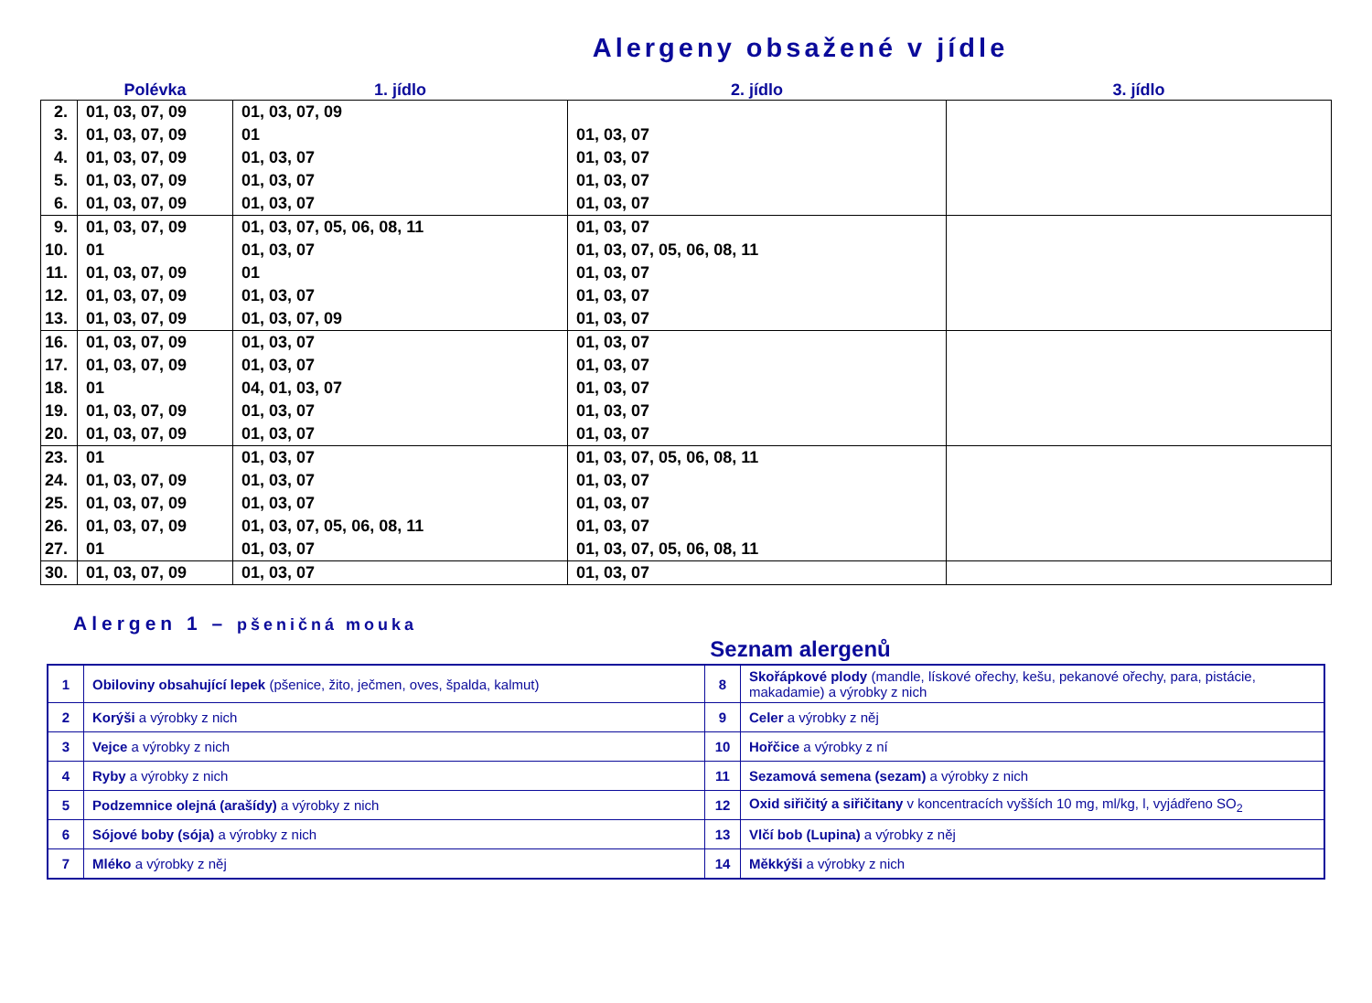Alergeny obsažené v jídle
| | Polévka | 1. jídlo | 2. jídlo | 3. jídlo |
| --- | --- | --- | --- | --- |
| 2. | 01, 03, 07, 09 | 01, 03, 07, 09 | | |
| 3. | 01, 03, 07, 09 | 01 | 01, 03, 07 | |
| 4. | 01, 03, 07, 09 | 01, 03, 07 | 01, 03, 07 | |
| 5. | 01, 03, 07, 09 | 01, 03, 07 | 01, 03, 07 | |
| 6. | 01, 03, 07, 09 | 01, 03, 07 | 01, 03, 07 | |
| 9. | 01, 03, 07, 09 | 01, 03, 07, 05, 06, 08, 11 | 01, 03, 07 | |
| 10. | 01 | 01, 03, 07 | 01, 03, 07, 05, 06, 08, 11 | |
| 11. | 01, 03, 07, 09 | 01 | 01, 03, 07 | |
| 12. | 01, 03, 07, 09 | 01, 03, 07 | 01, 03, 07 | |
| 13. | 01, 03, 07, 09 | 01, 03, 07, 09 | 01, 03, 07 | |
| 16. | 01, 03, 07, 09 | 01, 03, 07 | 01, 03, 07 | |
| 17. | 01, 03, 07, 09 | 01, 03, 07 | 01, 03, 07 | |
| 18. | 01 | 04, 01, 03, 07 | 01, 03, 07 | |
| 19. | 01, 03, 07, 09 | 01, 03, 07 | 01, 03, 07 | |
| 20. | 01, 03, 07, 09 | 01, 03, 07 | 01, 03, 07 | |
| 23. | 01 | 01, 03, 07 | 01, 03, 07, 05, 06, 08, 11 | |
| 24. | 01, 03, 07, 09 | 01, 03, 07 | 01, 03, 07 | |
| 25. | 01, 03, 07, 09 | 01, 03, 07 | 01, 03, 07 | |
| 26. | 01, 03, 07, 09 | 01, 03, 07, 05, 06, 08, 11 | 01, 03, 07 | |
| 27. | 01 | 01, 03, 07 | 01, 03, 07, 05, 06, 08, 11 | |
| 30. | 01, 03, 07, 09 | 01, 03, 07 | 01, 03, 07 | |
Alergen 1 – pšeničná mouka
Seznam alergenů
| 1 | Obiloviny obsahující lepek (pšenice, žito, ječmen, oves, špalda, kalmut) | 8 | Skořápkové plody (mandle, lískové ořechy, kešu, pekanové ořechy, para, pistácie, makadamie) a výrobky z nich |
| 2 | Korýši a výrobky z nich | 9 | Celer a výrobky z něj |
| 3 | Vejce a výrobky z nich | 10 | Hořčice a výrobky z ní |
| 4 | Ryby a výrobky z nich | 11 | Sezamová semena (sezam) a výrobky z nich |
| 5 | Podzemnice olejná (arašídy) a výrobky z nich | 12 | Oxid siřičitý a siřičitany v koncentracích vyšších 10 mg, ml/kg, l, vyjádřeno SO<sub>2</sub> |
| 6 | Sójové boby (sója) a výrobky z nich | 13 | Vlčí bob (Lupina) a výrobky z něj |
| 7 | Mléko a výrobky z něj | 14 | Měkkýši a výrobky z nich |